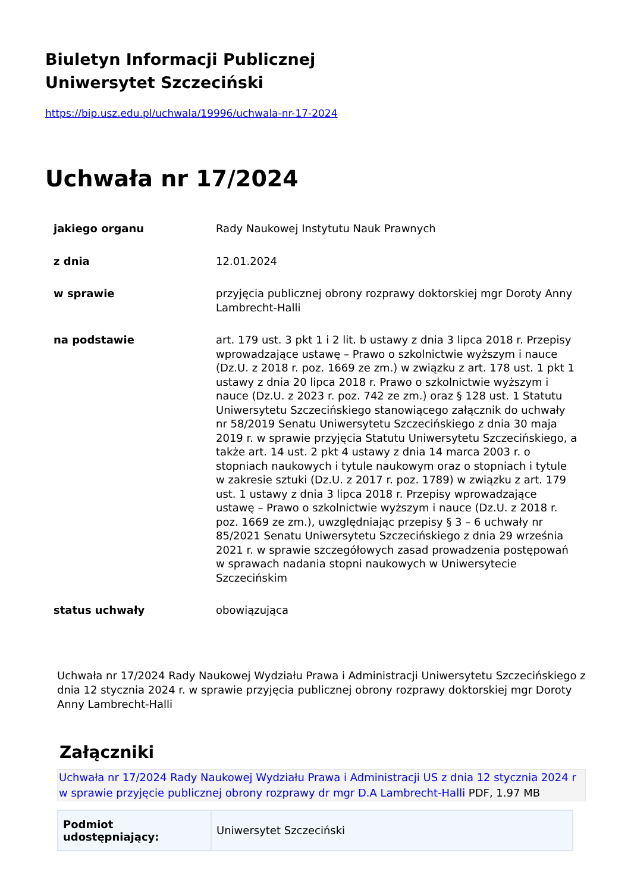Biuletyn Informacji Publicznej
Uniwersytet Szczeciński
https://bip.usz.edu.pl/uchwala/19996/uchwala-nr-17-2024
Uchwała nr 17/2024
| jakiego organu | Rady Naukowej Instytutu Nauk Prawnych |
| z dnia | 12.01.2024 |
| w sprawie | przyjęcia publicznej obrony rozprawy doktorskiej mgr Doroty Anny Lambrecht-Halli |
| na podstawie | art. 179 ust. 3 pkt 1 i 2 lit. b ustawy z dnia 3 lipca 2018 r. Przepisy wprowadzające ustawę – Prawo o szkolnictwie wyższym i nauce (Dz.U. z 2018 r. poz. 1669 ze zm.) w związku z art. 178 ust. 1 pkt 1 ustawy z dnia 20 lipca 2018 r. Prawo o szkolnictwie wyższym i nauce (Dz.U. z 2023 r. poz. 742 ze zm.) oraz § 128 ust. 1 Statutu Uniwersytetu Szczecińskiego stanowiącego załącznik do uchwały nr 58/2019 Senatu Uniwersytetu Szczecińskiego z dnia 30 maja 2019 r. w sprawie przyjęcia Statutu Uniwersytetu Szczecińskiego, a także art. 14 ust. 2 pkt 4 ustawy z dnia 14 marca 2003 r. o stopniach naukowych i tytule naukowym oraz o stopniach i tytule w zakresie sztuki (Dz.U. z 2017 r. poz. 1789) w związku z art. 179 ust. 1 ustawy z dnia 3 lipca 2018 r. Przepisy wprowadzające ustawę – Prawo o szkolnictwie wyższym i nauce (Dz.U. z 2018 r. poz. 1669 ze zm.), uwzględniając przepisy § 3 – 6 uchwały nr 85/2021 Senatu Uniwersytetu Szczecińskiego z dnia 29 września 2021 r. w sprawie szczegółowych zasad prowadzenia postępowań w sprawach nadania stopni naukowych w Uniwersytecie Szczecińskim |
| status uchwały | obowiązująca |
Uchwała nr 17/2024 Rady Naukowej Wydziału Prawa i Administracji Uniwersytetu Szczecińskiego z dnia 12 stycznia 2024 r. w sprawie przyjęcia publicznej obrony rozprawy doktorskiej mgr Doroty Anny Lambrecht-Halli
Załączniki
Uchwała nr 17/2024 Rady Naukowej Wydziału Prawa i Administracji US z dnia 12 stycznia 2024 r w sprawie przyjęcie publicznej obrony rozprawy dr mgr D.A Lambrecht-Halli PDF, 1.97 MB
| Podmiot udostępniający: | Uniwersytet Szczeciński |